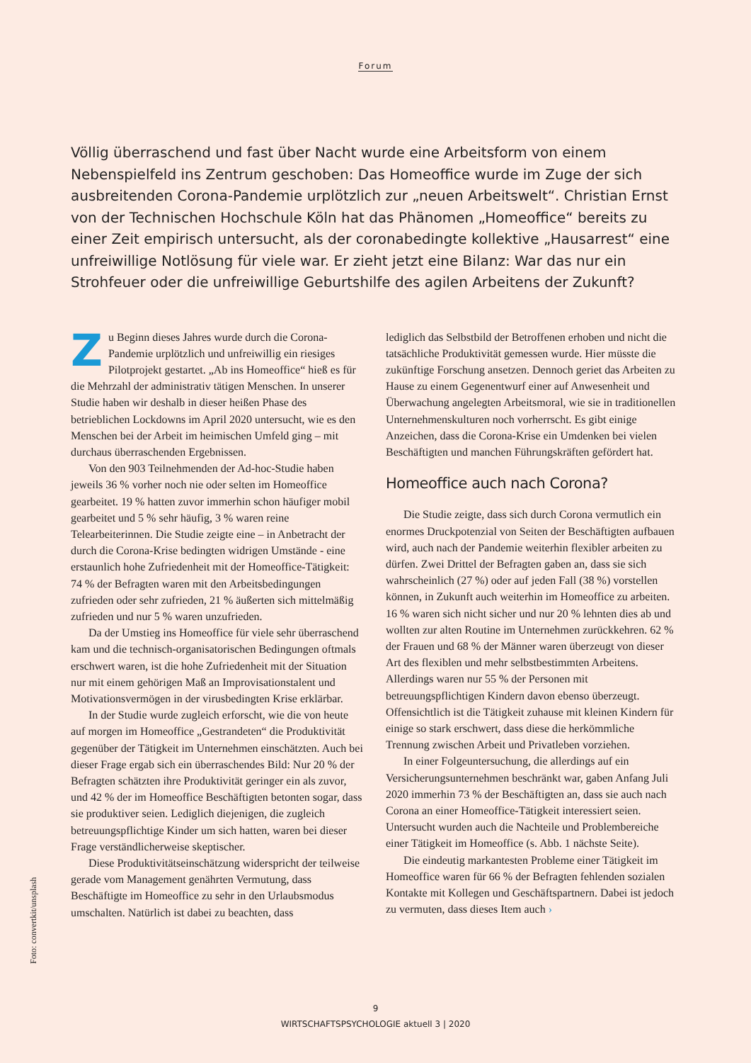Forum
Völlig überraschend und fast über Nacht wurde eine Arbeitsform von einem Nebenspielfeld ins Zentrum geschoben: Das Homeoffice wurde im Zuge der sich ausbreitenden Corona-Pandemie urplötzlich zur „neuen Arbeitswelt“. Christian Ernst von der Technischen Hochschule Köln hat das Phänomen „Homeoffice“ bereits zu einer Zeit empirisch untersucht, als der coronabedingte kollektive „Hausarrest“ eine unfreiwillige Notlösung für viele war. Er zieht jetzt eine Bilanz: War das nur ein Strohfeuer oder die unfreiwillige Geburtshilfe des agilen Arbeitens der Zukunft?
Zu Beginn dieses Jahres wurde durch die Corona-Pandemie urplötzlich und unfreiwillig ein riesiges Pilotprojekt gestartet. „Ab ins Homeoffice“ hieß es für die Mehrzahl der administrativ tätigen Menschen. In unserer Studie haben wir deshalb in dieser heißen Phase des betrieblichen Lockdowns im April 2020 untersucht, wie es den Menschen bei der Arbeit im heimischen Umfeld ging – mit durchaus überraschenden Ergebnissen.
Von den 903 Teilnehmenden der Ad-hoc-Studie haben jeweils 36 % vorher noch nie oder selten im Homeoffice gearbeitet. 19 % hatten zuvor immerhin schon häufiger mobil gearbeitet und 5 % sehr häufig, 3 % waren reine Telearbeiterinnen. Die Studie zeigte eine – in Anbetracht der durch die Corona-Krise bedingten widrigen Umstände - eine erstaunlich hohe Zufriedenheit mit der Homeoffice-Tätigkeit: 74 % der Befragten waren mit den Arbeitsbedingungen zufrieden oder sehr zufrieden, 21 % äußerten sich mittelmäßig zufrieden und nur 5 % waren unzufrieden.
Da der Umstieg ins Homeoffice für viele sehr überraschend kam und die technisch-organisatorischen Bedingungen oftmals erschwert waren, ist die hohe Zufriedenheit mit der Situation nur mit einem gehörigen Maß an Improvisationstalent und Motivationsvermögen in der virusbedingten Krise erklärbar.
In der Studie wurde zugleich erforscht, wie die von heute auf morgen im Homeoffice „Gestrandeten“ die Produktivität gegenüber der Tätigkeit im Unternehmen einschätzten. Auch bei dieser Frage ergab sich ein überraschendes Bild: Nur 20 % der Befragten schätzten ihre Produktivität geringer ein als zuvor, und 42 % der im Homeoffice Beschäftigten betonten sogar, dass sie produktiver seien. Lediglich diejenigen, die zugleich betreuungspflichtige Kinder um sich hatten, waren bei dieser Frage verständlicherweise skeptischer.
Diese Produktivitätseinschätzung widerspricht der teilweise gerade vom Management genährten Vermutung, dass Beschäftigte im Homeoffice zu sehr in den Urlaubsmodus umschalten. Natürlich ist dabei zu beachten, dass
lediglich das Selbstbild der Betroffenen erhoben und nicht die tatsächliche Produktivität gemessen wurde. Hier müsste die zukünftige Forschung ansetzen. Dennoch geriet das Arbeiten zu Hause zu einem Gegenentwurf einer auf Anwesenheit und Überwachung angelegten Arbeitsmoral, wie sie in traditionellen Unternehmenskulturen noch vorherrscht. Es gibt einige Anzeichen, dass die Corona-Krise ein Umdenken bei vielen Beschäftigten und manchen Führungskräften gefördert hat.
Homeoffice auch nach Corona?
Die Studie zeigte, dass sich durch Corona vermutlich ein enormes Druckpotenzial von Seiten der Beschäftigten aufbauen wird, auch nach der Pandemie weiterhin flexibler arbeiten zu dürfen. Zwei Drittel der Befragten gaben an, dass sie sich wahrscheinlich (27 %) oder auf jeden Fall (38 %) vorstellen können, in Zukunft auch weiterhin im Homeoffice zu arbeiten. 16 % waren sich nicht sicher und nur 20 % lehnten dies ab und wollten zur alten Routine im Unternehmen zurückkehren. 62 % der Frauen und 68 % der Männer waren überzeugt von dieser Art des flexiblen und mehr selbstbestimmten Arbeitens. Allerdings waren nur 55 % der Personen mit betreuungspflichtigen Kindern davon ebenso überzeugt. Offensichtlich ist die Tätigkeit zuhause mit kleinen Kindern für einige so stark erschwert, dass diese die herkömmliche Trennung zwischen Arbeit und Privatleben vorziehen.
In einer Folgeuntersuchung, die allerdings auf ein Versicherungsunternehmen beschränkt war, gaben Anfang Juli 2020 immerhin 73 % der Beschäftigten an, dass sie auch nach Corona an einer Homeoffice-Tätigkeit interessiert seien. Untersucht wurden auch die Nachteile und Problembereiche einer Tätigkeit im Homeoffice (s. Abb. 1 nächste Seite).
Die eindeutig markantesten Probleme einer Tätigkeit im Homeoffice waren für 66 % der Befragten fehlenden sozialen Kontakte mit Kollegen und Geschäftspartnern. Dabei ist jedoch zu vermuten, dass dieses Item auch ›
Foto: convertkit/unsplash
9
WIRTSCHAFTSPSYCHOLOGIE aktuell 3 | 2020